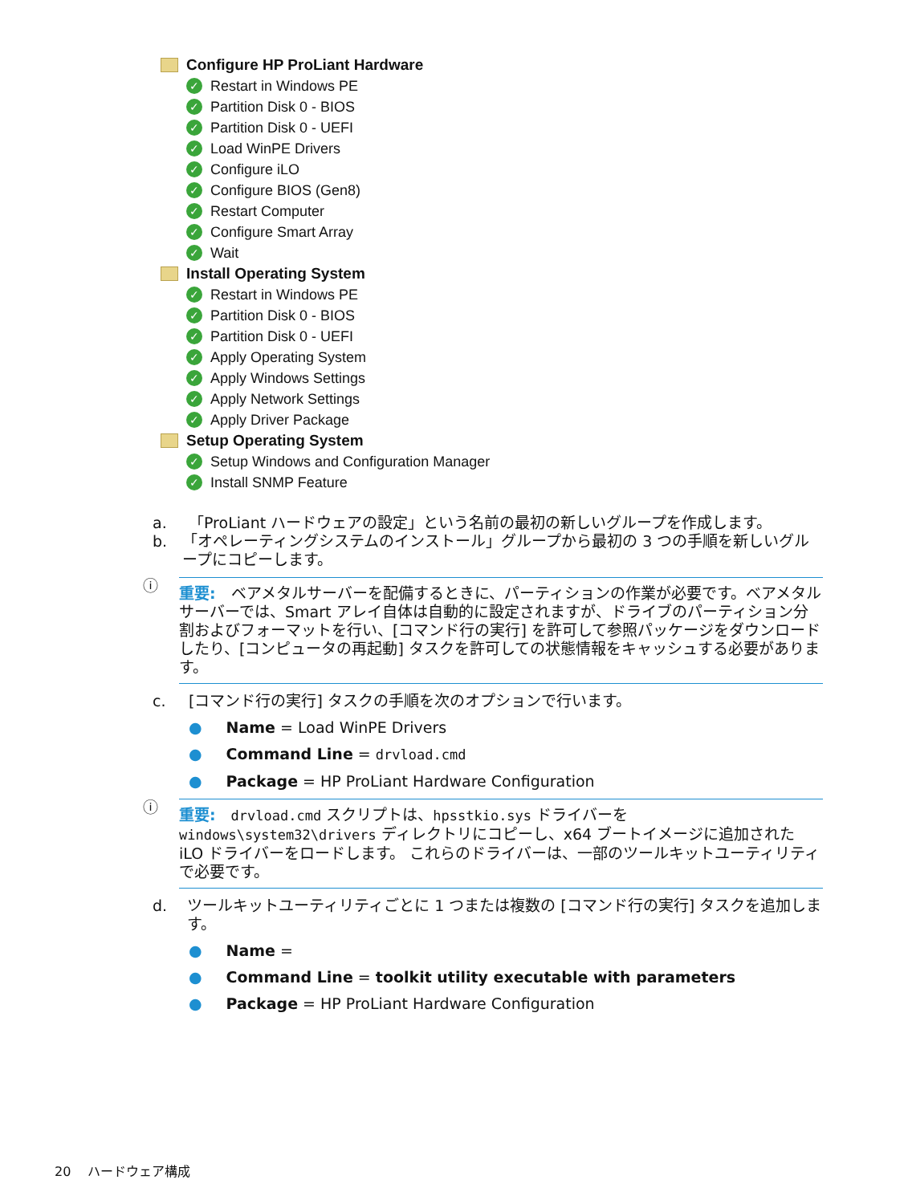Configure HP ProLiant Hardware
✓ Restart in Windows PE
✓ Partition Disk 0 - BIOS
✓ Partition Disk 0 - UEFI
✓ Load WinPE Drivers
✓ Configure iLO
✓ Configure BIOS (Gen8)
✓ Restart Computer
✓ Configure Smart Array
✓ Wait
Install Operating System
✓ Restart in Windows PE
✓ Partition Disk 0 - BIOS
✓ Partition Disk 0 - UEFI
✓ Apply Operating System
✓ Apply Windows Settings
✓ Apply Network Settings
✓ Apply Driver Package
Setup Operating System
✓ Setup Windows and Configuration Manager
✓ Install SNMP Feature
a. 「ProLiant ハードウェアの設定」という名前の最初の新しいグループを作成します。
b. 「オペレーティングシステムのインストール」グループから最初の 3 つの手順を新しいグループにコピーします。
ⓘ
重要:　ベアメタルサーバーを配備するときに、パーティションの作業が必要です。ベアメタルサーバーでは、Smart アレイ自体は自動的に設定されますが、ドライブのパーティション分割およびフォーマットを行い、[コマンド行の実行] を許可して参照パッケージをダウンロードしたり、[コンピュータの再起動] タスクを許可しての状態情報をキャッシュする必要があります。
c. [コマンド行の実行] タスクの手順を次のオプションで行います。
● Name = Load WinPE Drivers
● Command Line = drvload.cmd
● Package = HP ProLiant Hardware Configuration
ⓘ
重要:　drvload.cmd スクリプトは、hpsstkio.sys ドライバーを windows\system32\drivers ディレクトリにコピーし、x64 ブートイメージに追加された iLO ドライバーをロードします。 これらのドライバーは、一部のツールキットユーティリティで必要です。
d. ツールキットユーティリティごとに 1 つまたは複数の [コマンド行の実行] タスクを追加します。
● Name =
● Command Line = toolkit utility executable with parameters
● Package = HP ProLiant Hardware Configuration
20　 ハードウェア構成